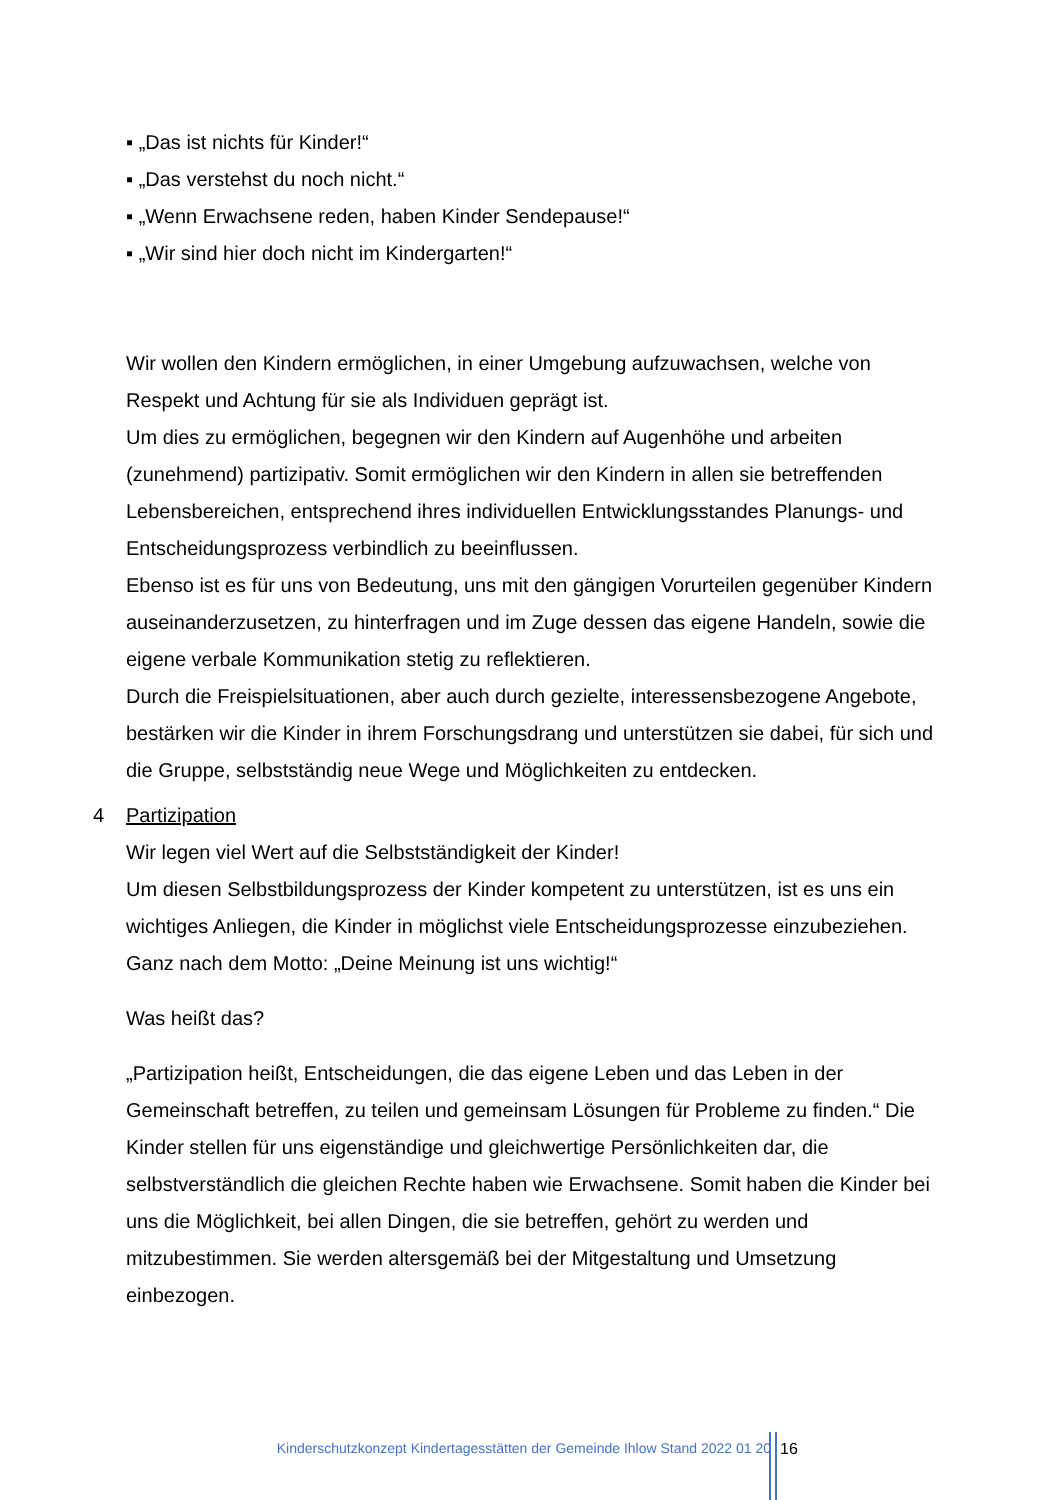▪ „Das ist nichts für Kinder!“
▪ „Das verstehst du noch nicht.“
▪ „Wenn Erwachsene reden, haben Kinder Sendepause!“
▪ „Wir sind hier doch nicht im Kindergarten!“
Wir wollen den Kindern ermöglichen, in einer Umgebung aufzuwachsen, welche von Respekt und Achtung für sie als Individuen geprägt ist.
Um dies zu ermöglichen, begegnen wir den Kindern auf Augenhöhe und arbeiten (zunehmend) partizipativ. Somit ermöglichen wir den Kindern in allen sie betreffenden Lebensbereichen, entsprechend ihres individuellen Entwicklungsstandes Planungs- und Entscheidungsprozess verbindlich zu beeinflussen.
Ebenso ist es für uns von Bedeutung, uns mit den gängigen Vorurteilen gegenüber Kindern auseinanderzusetzen, zu hinterfragen und im Zuge dessen das eigene Handeln, sowie die eigene verbale Kommunikation stetig zu reflektieren.
Durch die Freispielsituationen, aber auch durch gezielte, interessensbezogene Angebote, bestärken wir die Kinder in ihrem Forschungsdrang und unterstützen sie dabei, für sich und die Gruppe, selbstständig neue Wege und Möglichkeiten zu entdecken.
4 Partizipation
Wir legen viel Wert auf die Selbstständigkeit der Kinder!
Um diesen Selbstbildungsprozess der Kinder kompetent zu unterstützen, ist es uns ein wichtiges Anliegen, die Kinder in möglichst viele Entscheidungsprozesse einzubeziehen. Ganz nach dem Motto: „Deine Meinung ist uns wichtig!“
Was heißt das?
„Partizipation heißt, Entscheidungen, die das eigene Leben und das Leben in der Gemeinschaft betreffen, zu teilen und gemeinsam Lösungen für Probleme zu finden.“ Die Kinder stellen für uns eigenständige und gleichwertige Persönlichkeiten dar, die selbstverständlich die gleichen Rechte haben wie Erwachsene. Somit haben die Kinder bei uns die Möglichkeit, bei allen Dingen, die sie betreffen, gehört zu werden und mitzubestimmen. Sie werden altersgemäß bei der Mitgestaltung und Umsetzung einbezogen.
Kinderschutzkonzept Kindertagesstätten der Gemeinde Ihlow Stand 2022 01 20
16